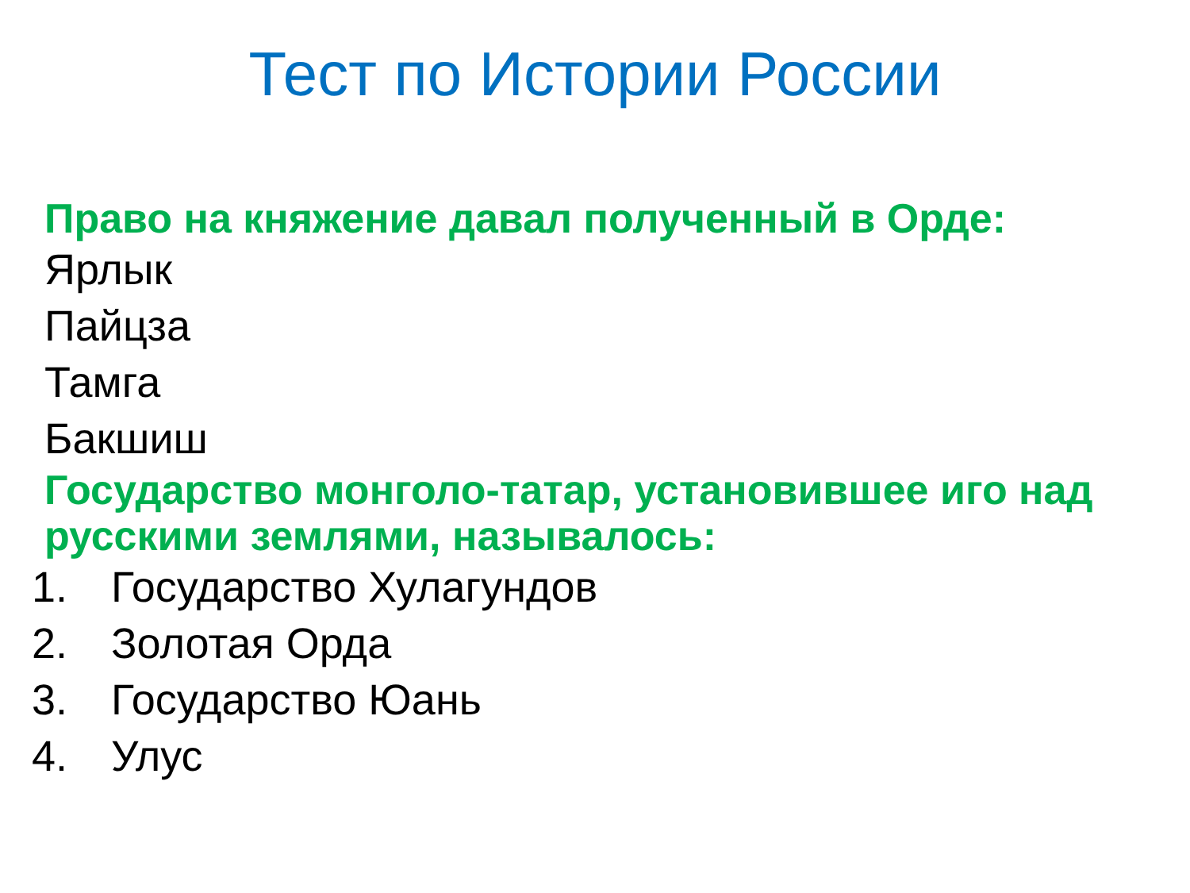Тест по Истории России
Право на княжение давал полученный в Орде:
Ярлык
Пайцза
Тамга
Бакшиш
Государство монголо-татар, установившее иго над русскими землями, называлось:
1. Государство Хулагундов
2. Золотая Орда
3. Государство Юань
4. Улус